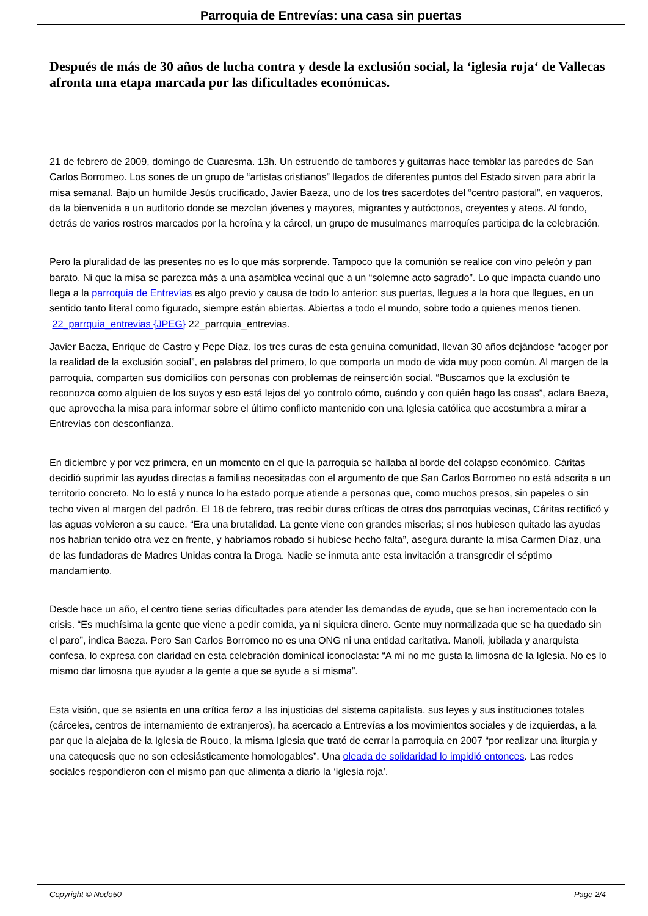Parroquia de Entrevías: una casa sin puertas
Después de más de 30 años de lucha contra y desde la exclusión social, la ‘iglesia roja‘ de Vallecas afronta una etapa marcada por las dificultades económicas.
21 de febrero de 2009, domingo de Cuaresma. 13h. Un estruendo de tambores y guitarras hace temblar las paredes de San Carlos Borromeo. Los sones de un grupo de “artistas cristianos” llegados de diferentes puntos del Estado sirven para abrir la misa semanal. Bajo un humilde Jesús crucificado, Javier Baeza, uno de los tres sacerdotes del “centro pastoral”, en vaqueros, da la bienvenida a un auditorio donde se mezclan jóvenes y mayores, migrantes y autóctonos, creyentes y ateos. Al fondo, detrás de varios rostros marcados por la heroína y la cárcel, un grupo de musulmanes marroquíes participa de la celebración.
Pero la pluralidad de las presentes no es lo que más sorprende. Tampoco que la comunión se realice con vino peleón y pan barato. Ni que la misa se parezca más a una asamblea vecinal que a un “solemne acto sagrado”. Lo que impacta cuando uno llega a la parroquia de Entrevías es algo previo y causa de todo lo anterior: sus puertas, llegues a la hora que llegues, en un sentido tanto literal como figurado, siempre están abiertas. Abiertas a todo el mundo, sobre todo a quienes menos tienen.
22_parrquia_entrevias {JPEG} 22_parrquia_entrevias.
Javier Baeza, Enrique de Castro y Pepe Díaz, los tres curas de esta genuina comunidad, llevan 30 años dejándose “acoger por la realidad de la exclusión social”, en palabras del primero, lo que comporta un modo de vida muy poco común. Al margen de la parroquia, comparten sus domicilios con personas con problemas de reinserción social. “Buscamos que la exclusión te reconozca como alguien de los suyos y eso está lejos del yo controlo cómo, cuándo y con quién hago las cosas”, aclara Baeza, que aprovecha la misa para informar sobre el último conflicto mantenido con una Iglesia católica que acostumbra a mirar a Entrevías con desconfianza.
En diciembre y por vez primera, en un momento en el que la parroquia se hallaba al borde del colapso económico, Cáritas decidió suprimir las ayudas directas a familias necesitadas con el argumento de que San Carlos Borromeo no está adscrita a un territorio concreto. No lo está y nunca lo ha estado porque atiende a personas que, como muchos presos, sin papeles o sin techo viven al margen del padrón. El 18 de febrero, tras recibir duras críticas de otras dos parroquias vecinas, Cáritas rectificó y las aguas volvieron a su cauce. “Era una brutalidad. La gente viene con grandes miserias; si nos hubiesen quitado las ayudas nos habrían tenido otra vez en frente, y habríamos robado si hubiese hecho falta”, asegura durante la misa Carmen Díaz, una de las fundadoras de Madres Unidas contra la Droga. Nadie se inmuta ante esta invitación a transgredir el séptimo mandamiento.
Desde hace un año, el centro tiene serias dificultades para atender las demandas de ayuda, que se han incrementado con la crisis. “Es muchísima la gente que viene a pedir comida, ya ni siquiera dinero. Gente muy normalizada que se ha quedado sin el paro”, indica Baeza. Pero San Carlos Borromeo no es una ONG ni una entidad caritativa. Manoli, jubilada y anarquista confesa, lo expresa con claridad en esta celebración dominical iconoclasta: “A mí no me gusta la limosna de la Iglesia. No es lo mismo dar limosna que ayudar a la gente a que se ayude a sí misma”.
Esta visión, que se asienta en una crítica feroz a las injusticias del sistema capitalista, sus leyes y sus instituciones totales (cárceles, centros de internamiento de extranjeros), ha acercado a Entrevías a los movimientos sociales y de izquierdas, a la par que la alejaba de la Iglesia de Rouco, la misma Iglesia que trató de cerrar la parroquia en 2007 “por realizar una liturgia y una catequesis que no son eclesiásticamente homologables”. Una oleada de solidaridad lo impidió entonces. Las redes sociales respondieron con el mismo pan que alimenta a diario la ‘iglesia roja’.
Copyright © Nodo50 Page 2/4